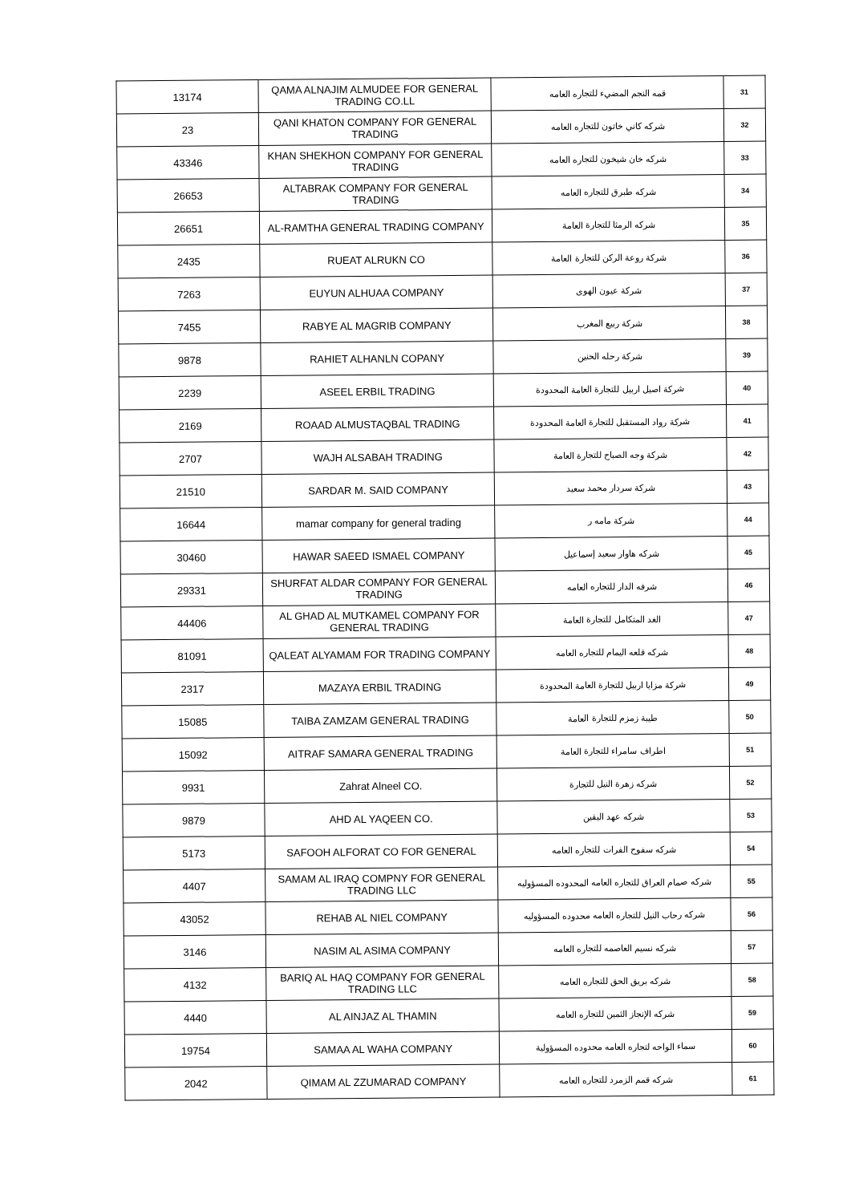| 13174 | QAMA ALNAJIM ALMUDEE FOR GENERAL TRADING CO.LL | قمه النجم المضيء للتجاره العامه | 31 |
| 23 | QANI KHATON COMPANY FOR GENERAL TRADING | شركه كاني خاتون للتجاره العامه | 32 |
| 43346 | KHAN SHEKHON COMPANY FOR GENERAL TRADING | شركه خان شيخون للتجاره العامه | 33 |
| 26653 | ALTABRAK COMPANY FOR GENERAL TRADING | شركه طبرق للتجاره العامه | 34 |
| 26651 | AL-RAMTHA GENERAL TRADING COMPANY | شركه الرمثا للتجارة العامة | 35 |
| 2435 | RUEAT ALRUKN CO | شركة روعة الركن للتجارة العامة | 36 |
| 7263 | EUYUN ALHUAA COMPANY | شركة عيون الهوى | 37 |
| 7455 | RABYE AL MAGRIB COMPANY | شركة ربيع المغرب | 38 |
| 9878 | RAHIET ALHANLN COPANY | شركة رحله الحنين | 39 |
| 2239 | ASEEL ERBIL TRADING | شركة اصيل اربيل للتجارة العامة المحدودة | 40 |
| 2169 | ROAAD ALMUSTAQBAL TRADING | شركة رواد المستقبل للتجارة العامة المحدودة | 41 |
| 2707 | WAJH ALSABAH TRADING | شركة وجه الصباح للتجارة العامة | 42 |
| 21510 | SARDAR M. SAID COMPANY | شركة سردار محمد سعيد | 43 |
| 16644 | mamar company for general trading | شركة مامه ر | 44 |
| 30460 | HAWAR SAEED ISMAEL COMPANY | شركه هاوار سعيد إسماعيل | 45 |
| 29331 | SHURFAT ALDAR COMPANY FOR GENERAL TRADING | شرفه الدار للتجاره العامه | 46 |
| 44406 | AL GHAD AL MUTKAMEL COMPANY FOR GENERAL TRADING | الغد المتكامل للتجارة العامة | 47 |
| 81091 | QALEAT ALYAMAM FOR TRADING COMPANY | شركه قلعه اليمام للتجاره العامه | 48 |
| 2317 | MAZAYA ERBIL TRADING | شركة مزايا اربيل للتجارة العامة المحدودة | 49 |
| 15085 | TAIBA ZAMZAM GENERAL TRADING | طيبة زمزم للتجارة العامة | 50 |
| 15092 | AITRAF SAMARA GENERAL TRADING | اطراف سامراء للتجارة العامة | 51 |
| 9931 | Zahrat Alneel CO. | شركه زهرة النيل للتجارة | 52 |
| 9879 | AHD AL YAQEEN CO. | شركه عهد اليقين | 53 |
| 5173 | SAFOOH ALFORAT CO FOR GENERAL | شركه سفوح الفرات للتجاره العامه | 54 |
| 4407 | SAMAM AL IRAQ COMPNY FOR GENERAL TRADING LLC | شركه صمام العراق للتجاره العامه المحدوده المسؤوليه | 55 |
| 43052 | REHAB AL NIEL COMPANY | شركه رحاب النيل للتجاره العامه محدوده المسؤوليه | 56 |
| 3146 | NASIM AL ASIMA COMPANY | شركه نسيم العاصمه للتجاره العامه | 57 |
| 4132 | BARIQ AL HAQ COMPANY FOR GENERAL TRADING LLC | شركه بريق الحق للتجاره العامه | 58 |
| 4440 | AL AINJAZ AL THAMIN | شركه الإنجاز الثمين للتجاره العامه | 59 |
| 19754 | SAMAA AL WAHA COMPANY | سماء الواحه لتجاره العامه محدوده المسؤولية | 60 |
| 2042 | QIMAM AL ZZUMARAD COMPANY | شركه قمم الزمرد للتجاره العامه | 61 |